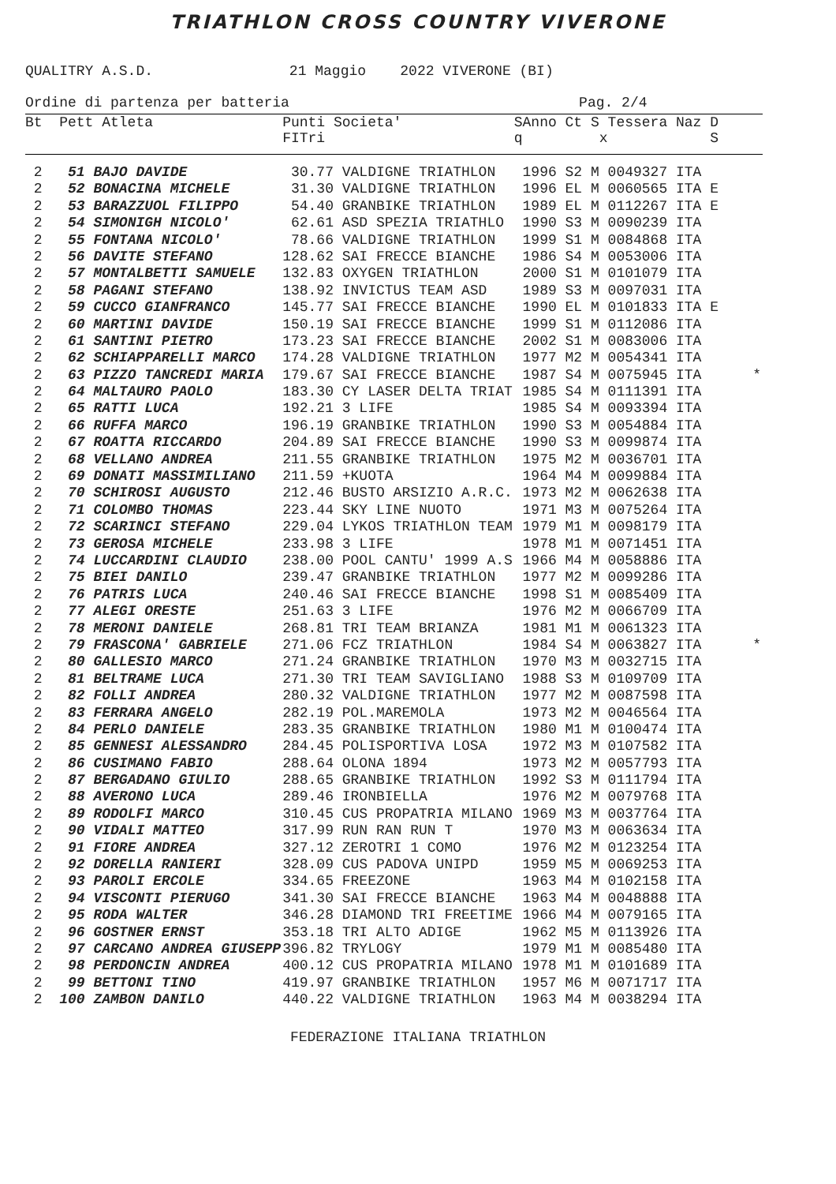TRIATHLON CROSS COUNTRY VIVERONE
QUALITRY A.S.D. 21 Maggio 2022 VIVERONE (BI)
Ordine di partenza per batteria Pag. 2/4
| Bt Pett Atleta | Punti Societa' FITri | S q | Anno Ct S Tessera Naz D x S |
| --- | --- | --- | --- |
| 2 51 BAJO DAVIDE | 30.77 VALDIGNE TRIATHLON | | 1996 S2 M 0049327 ITA |
| 2 52 BONACINA MICHELE | 31.30 VALDIGNE TRIATHLON | | 1996 EL M 0060565 ITA E |
| 2 53 BARAZZUOL FILIPPO | 54.40 GRANBIKE TRIATHLON | | 1989 EL M 0112267 ITA E |
| 2 54 SIMONIGH NICOLO' | 62.61 ASD SPEZIA TRIATHLO | | 1990 S3 M 0090239 ITA |
| 2 55 FONTANA NICOLO' | 78.66 VALDIGNE TRIATHLON | | 1999 S1 M 0084868 ITA |
| 2 56 DAVITE STEFANO | 128.62 SAI FRECCE BIANCHE | | 1986 S4 M 0053006 ITA |
| 2 57 MONTALBETTI SAMUELE | 132.83 OXYGEN TRIATHLON | | 2000 S1 M 0101079 ITA |
| 2 58 PAGANI STEFANO | 138.92 INVICTUS TEAM ASD | | 1989 S3 M 0097031 ITA |
| 2 59 CUCCO GIANFRANCO | 145.77 SAI FRECCE BIANCHE | | 1990 EL M 0101833 ITA E |
| 2 60 MARTINI DAVIDE | 150.19 SAI FRECCE BIANCHE | | 1999 S1 M 0112086 ITA |
| 2 61 SANTINI PIETRO | 173.23 SAI FRECCE BIANCHE | | 2002 S1 M 0083006 ITA |
| 2 62 SCHIAPPARELLI MARCO | 174.28 VALDIGNE TRIATHLON | | 1977 M2 M 0054341 ITA |
| 2 63 PIZZO TANCREDI MARIA | 179.67 SAI FRECCE BIANCHE | | 1987 S4 M 0075945 ITA * |
| 2 64 MALTAURO PAOLO | 183.30 CY LASER DELTA TRIAT | | 1985 S4 M 0111391 ITA |
| 2 65 RATTI LUCA | 192.21 3 LIFE | | 1985 S4 M 0093394 ITA |
| 2 66 RUFFA MARCO | 196.19 GRANBIKE TRIATHLON | | 1990 S3 M 0054884 ITA |
| 2 67 ROATTA RICCARDO | 204.89 SAI FRECCE BIANCHE | | 1990 S3 M 0099874 ITA |
| 2 68 VELLANO ANDREA | 211.55 GRANBIKE TRIATHLON | | 1975 M2 M 0036701 ITA |
| 2 69 DONATI MASSIMILIANO | 211.59 +KUOTA | | 1964 M4 M 0099884 ITA |
| 2 70 SCHIROSI AUGUSTO | 212.46 BUSTO ARSIZIO A.R.C. | | 1973 M2 M 0062638 ITA |
| 2 71 COLOMBO THOMAS | 223.44 SKY LINE NUOTO | | 1971 M3 M 0075264 ITA |
| 2 72 SCARINCI STEFANO | 229.04 LYKOS TRIATHLON TEAM | | 1979 M1 M 0098179 ITA |
| 2 73 GEROSA MICHELE | 233.98 3 LIFE | | 1978 M1 M 0071451 ITA |
| 2 74 LUCCARDINI CLAUDIO | 238.00 POOL CANTU' 1999 A.S | | 1966 M4 M 0058886 ITA |
| 2 75 BIEI DANILO | 239.47 GRANBIKE TRIATHLON | | 1977 M2 M 0099286 ITA |
| 2 76 PATRIS LUCA | 240.46 SAI FRECCE BIANCHE | | 1998 S1 M 0085409 ITA |
| 2 77 ALEGI ORESTE | 251.63 3 LIFE | | 1976 M2 M 0066709 ITA |
| 2 78 MERONI DANIELE | 268.81 TRI TEAM BRIANZA | | 1981 M1 M 0061323 ITA |
| 2 79 FRASCONA' GABRIELE | 271.06 FCZ TRIATHLON | | 1984 S4 M 0063827 ITA * |
| 2 80 GALLESIO MARCO | 271.24 GRANBIKE TRIATHLON | | 1970 M3 M 0032715 ITA |
| 2 81 BELTRAME LUCA | 271.30 TRI TEAM SAVIGLIANO | | 1988 S3 M 0109709 ITA |
| 2 82 FOLLI ANDREA | 280.32 VALDIGNE TRIATHLON | | 1977 M2 M 0087598 ITA |
| 2 83 FERRARA ANGELO | 282.19 POL.MAREMOLA | | 1973 M2 M 0046564 ITA |
| 2 84 PERLO DANIELE | 283.35 GRANBIKE TRIATHLON | | 1980 M1 M 0100474 ITA |
| 2 85 GENNESI ALESSANDRO | 284.45 POLISPORTIVA LOSA | | 1972 M3 M 0107582 ITA |
| 2 86 CUSIMANO FABIO | 288.64 OLONA 1894 | | 1973 M2 M 0057793 ITA |
| 2 87 BERGADANO GIULIO | 288.65 GRANBIKE TRIATHLON | | 1992 S3 M 0111794 ITA |
| 2 88 AVERONO LUCA | 289.46 IRONBIELLA | | 1976 M2 M 0079768 ITA |
| 2 89 RODOLFI MARCO | 310.45 CUS PROPATRIA MILANO | | 1969 M3 M 0037764 ITA |
| 2 90 VIDALI MATTEO | 317.99 RUN RAN RUN T | | 1970 M3 M 0063634 ITA |
| 2 91 FIORE ANDREA | 327.12 ZEROTRI 1 COMO | | 1976 M2 M 0123254 ITA |
| 2 92 DORELLA RANIERI | 328.09 CUS PADOVA UNIPD | | 1959 M5 M 0069253 ITA |
| 2 93 PAROLI ERCOLE | 334.65 FREEZONE | | 1963 M4 M 0102158 ITA |
| 2 94 VISCONTI PIERUGO | 341.30 SAI FRECCE BIANCHE | | 1963 M4 M 0048888 ITA |
| 2 95 RODA WALTER | 346.28 DIAMOND TRI FREETIME | | 1966 M4 M 0079165 ITA |
| 2 96 GOSTNER ERNST | 353.18 TRI ALTO ADIGE | | 1962 M5 M 0113926 ITA |
| 2 97 CARCANO ANDREA GIUSEPP | 396.82 TRYLOGY | | 1979 M1 M 0085480 ITA |
| 2 98 PERDONCIN ANDREA | 400.12 CUS PROPATRIA MILANO | | 1978 M1 M 0101689 ITA |
| 2 99 BETTONI TINO | 419.97 GRANBIKE TRIATHLON | | 1957 M6 M 0071717 ITA |
| 2 100 ZAMBON DANILO | 440.22 VALDIGNE TRIATHLON | | 1963 M4 M 0038294 ITA |
FEDERAZIONE ITALIANA TRIATHLON